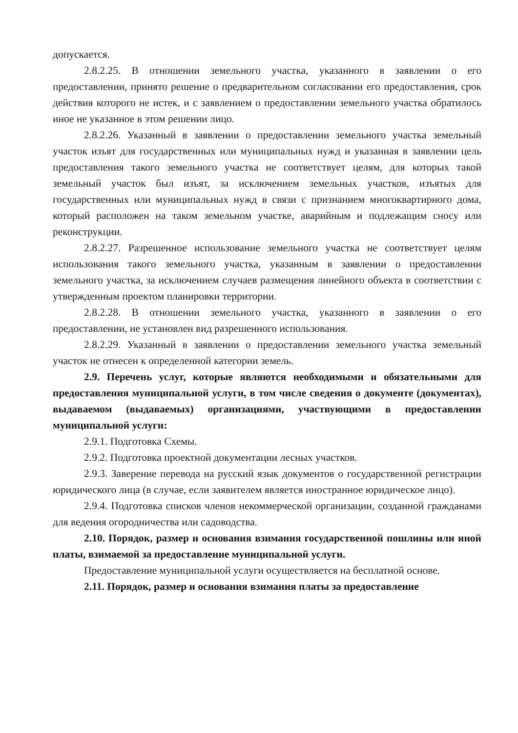допускается.
2.8.2.25. В отношении земельного участка, указанного в заявлении о его предоставлении, принято решение о предварительном согласовании его предоставления, срок действия которого не истек, и с заявлением о предоставлении земельного участка обратилось иное не указанное в этом решении лицо.
2.8.2.26. Указанный в заявлении о предоставлении земельного участка земельный участок изъят для государственных или муниципальных нужд и указанная в заявлении цель предоставления такого земельного участка не соответствует целям, для которых такой земельный участок был изъят, за исключением земельных участков, изъятых для государственных или муниципальных нужд в связи с признанием многоквартирного дома, который расположен на таком земельном участке, аварийным и подлежащим сносу или реконструкции.
2.8.2.27. Разрешенное использование земельного участка не соответствует целям использования такого земельного участка, указанным в заявлении о предоставлении земельного участка, за исключением случаев размещения линейного объекта в соответствии с утвержденным проектом планировки территории.
2.8.2.28. В отношении земельного участка, указанного в заявлении о его предоставлении, не установлен вид разрешенного использования.
2.8.2.29. Указанный в заявлении о предоставлении земельного участка земельный участок не отнесен к определенной категории земель.
2.9. Перечень услуг, которые являются необходимыми и обязательными для предоставления муниципальной услуги, в том числе сведения о документе (документах), выдаваемом (выдаваемых) организациями, участвующими в предоставлении муниципальной услуги:
2.9.1. Подготовка Схемы.
2.9.2. Подготовка проектной документации лесных участков.
2.9.3. Заверение перевода на русский язык документов о государственной регистрации юридического лица (в случае, если заявителем является иностранное юридическое лицо).
2.9.4. Подготовка списков членов некоммерческой организации, созданной гражданами для ведения огородничества или садоводства.
2.10. Порядок, размер и основания взимания государственной пошлины или иной платы, взимаемой за предоставление муниципальной услуги.
Предоставление муниципальной услуги осуществляется на бесплатной основе.
2.11. Порядок, размер и основания взимания платы за предоставление